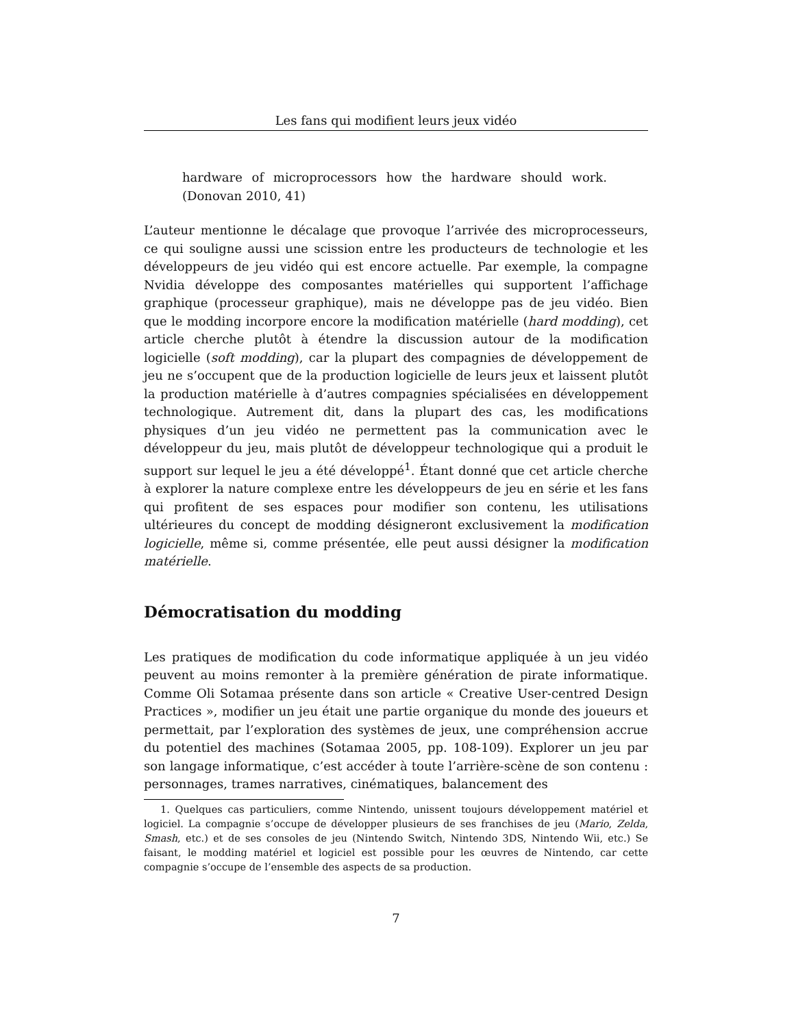Les fans qui modifient leurs jeux vidéo
hardware of microprocessors how the hardware should work. (Donovan 2010, 41)
L’auteur mentionne le décalage que provoque l’arrivée des microprocesseurs, ce qui souligne aussi une scission entre les producteurs de technologie et les développeurs de jeu vidéo qui est encore actuelle. Par exemple, la compagne Nvidia développe des composantes matérielles qui supportent l’affichage graphique (processeur graphique), mais ne développe pas de jeu vidéo. Bien que le modding incorpore encore la modification matérielle (hard modding), cet article cherche plutôt à étendre la discussion autour de la modification logicielle (soft modding), car la plupart des compagnies de développement de jeu ne s’occupent que de la production logicielle de leurs jeux et laissent plutôt la production matérielle à d’autres compagnies spécialisées en développement technologique. Autrement dit, dans la plupart des cas, les modifications physiques d’un jeu vidéo ne permettent pas la communication avec le développeur du jeu, mais plutôt de développeur technologique qui a produit le support sur lequel le jeu a été développé<sup>1</sup>. Étant donné que cet article cherche à explorer la nature complexe entre les développeurs de jeu en série et les fans qui profitent de ses espaces pour modifier son contenu, les utilisations ultérieures du concept de modding désigneront exclusivement la modification logicielle, même si, comme présentée, elle peut aussi désigner la modification matérielle.
Démocratisation du modding
Les pratiques de modification du code informatique appliquée à un jeu vidéo peuvent au moins remonter à la première génération de pirate informatique. Comme Oli Sotamaa présente dans son article « Creative User-centred Design Practices », modifier un jeu était une partie organique du monde des joueurs et permettait, par l’exploration des systèmes de jeux, une compréhension accrue du potentiel des machines (Sotamaa 2005, pp. 108-109). Explorer un jeu par son langage informatique, c’est accéder à toute l’arrière-scène de son contenu : personnages, trames narratives, cinématiques, balancement des
1. Quelques cas particuliers, comme Nintendo, unissent toujours développement matériel et logiciel. La compagnie s’occupe de développer plusieurs de ses franchises de jeu (Mario, Zelda, Smash, etc.) et de ses consoles de jeu (Nintendo Switch, Nintendo 3DS, Nintendo Wii, etc.) Se faisant, le modding matériel et logiciel est possible pour les œuvres de Nintendo, car cette compagnie s’occupe de l’ensemble des aspects de sa production.
7